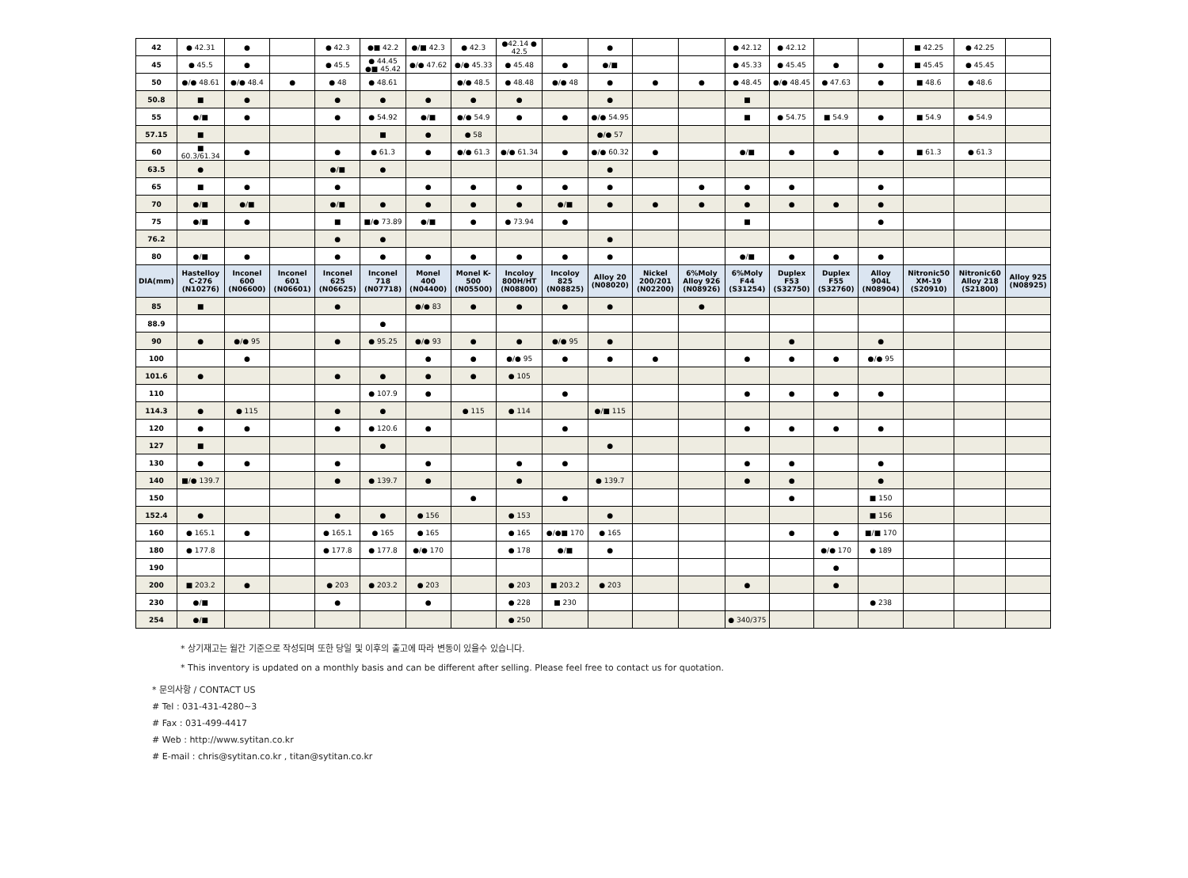| 42 | ● 42.31 | ● | | ● 42.3 | ●■ 42.2 | ●/■ 42.3 | ● 42.3 | ●42.14 ● 42.5 | | ● | | | ● 42.12 | ● 42.12 | | | ■ 42.25 | ● 42.25 | |
| 45 | ● 45.5 | ● | | ● 45.5 | ● 44.45 ●■ 45.42 | ●/● 47.62 | ●/● 45.33 | ● 45.48 | ● | ●/■ | | | ● 45.33 | ● 45.45 | ● | ● | ■ 45.45 | ● 45.45 | |
| 50 | ●/● 48.61 | ●/● 48.4 | ● | ● 48 | ● 48.61 | | ●/● 48.5 | ● 48.48 | ●/● 48 | ● | ● | ● | ● 48.45 | ●/● 48.45 | ● 47.63 | ● | ■ 48.6 | ● 48.6 | |
| 50.8 | ■ | ● | | ● | ● | ● | ● | ● | | ● | | | ■ | | | | | | |
| 55 | ●/■ | ● | | ● | ● 54.92 | ●/■ | ●/● 54.9 | ● | ● | ●/● 54.95 | | | ■ | ● 54.75 | ■ 54.9 | ● | ■ 54.9 | ● 54.9 | |
| 57.15 | ■ | | | | ■ | ● | ● 58 | | | ●/● 57 | | | | | | | | | |
| 60 | ■ 60.3/61.34 | ● | | ● | ● 61.3 | ● | ●/● 61.3 | ●/● 61.34 | ● | ●/● 60.32 | ● | | ●/■ | ● | ● | ● | ■ 61.3 | ● 61.3 | |
| 63.5 | ● | | | ●/■ | ● | | | | | ● | | | | | | | | | |
| 65 | ■ | ● | | ● | | ● | ● | ● | ● | ● | | ● | ● | ● | | ● | | | |
| 70 | ●/■ | ●/■ | | ●/■ | ● | ● | ● | ● | ●/■ | ● | ● | ● | ● | ● | ● | ● | | | |
| 75 | ●/■ | ● | | ■ | ■/● 73.89 | ●/■ | ● | ● 73.94 | ● | | | | ■ | | | ● | | | |
| 76.2 | | | | ● | ● | | | | | ● | | | | | | | | | |
| 80 | ●/■ | ● | | ● | ● | ● | ● | ● | ● | ● | | | ●/■ | ● | ● | ● | | | |
| DIA(mm) | Hastelloy C-276 (N10276) | Inconel 600 (N06600) | Inconel 601 (N06601) | Inconel 625 (N06625) | Inconel 718 (N07718) | Monel 400 (N04400) | Monel K-500 (N05500) | Incoloy 800H/HT (N08800) | Incoloy 825 (N08825) | Alloy 20 (N08020) | Nickel 200/201 (N02200) | 6%Moly Alloy 926 (N08926) | 6%Moly F44 (S31254) | Duplex F53 (S32750) | Duplex F55 (S32760) | Alloy 904L (N08904) | Nitronic50 XM-19 (S20910) | Nitronic60 Alloy 218 (S21800) | Alloy 925 (N08925) |
| 85 | ■ | | | ● | | ●/● 83 | ● | ● | ● | ● | | ● | | | | | | | |
| 88.9 | | | | | ● | | | | | | | | | | | | | | |
| 90 | ● | ●/● 95 | | ● | ● 95.25 | ●/● 93 | ● | ● | ●/● 95 | ● | | | | ● | | ● | | | |
| 100 | | ● | | | | ● | ● | ●/● 95 | ● | ● | ● | | ● | ● | ● | ●/● 95 | | | |
| 101.6 | ● | | | ● | ● | ● | ● | ● 105 | | | | | | | | | | | |
| 110 | | | | | ● 107.9 | ● | | | ● | | | | ● | ● | ● | ● | | | |
| 114.3 | ● | ● 115 | | ● | ● | | ● 115 | ● 114 | | ●/■ 115 | | | | | | | | | |
| 120 | ● | ● | | ● | ● 120.6 | ● | | | ● | | | | ● | ● | ● | ● | | | |
| 127 | ■ | | | | ● | | | | | ● | | | | | | | | | |
| 130 | ● | ● | | ● | | ● | | ● | ● | | | | ● | ● | | ● | | | |
| 140 | ■/● 139.7 | | | ● | ● 139.7 | ● | | ● | | ● 139.7 | | | ● | ● | | ● | | | |
| 150 | | | | | | | ● | | ● | | | | | ● | | ■ 150 | | | |
| 152.4 | ● | | | ● | ● | ● 156 | | ● 153 | | ● | | | | | | ■ 156 | | | |
| 160 | ● 165.1 | ● | | ● 165.1 | ● 165 | ● 165 | | ● 165 | ●/●■ 170 | ● 165 | | | | ● | ● | ■/■ 170 | | | |
| 180 | ● 177.8 | | | ● 177.8 | ● 177.8 | ●/● 170 | | ● 178 | ●/■ | ● | | | | | ●/● 170 | ● 189 | | | |
| 190 | | | | | | | | | | | | | | | ● | | | | |
| 200 | ■ 203.2 | ● | | ● 203 | ● 203.2 | ● 203 | | ● 203 | ■ 203.2 | ● 203 | | | ● | | ● | | | | |
| 230 | ●/■ | | | ● | | ● | | ● 228 | ■ 230 | | | | | | | ● 238 | | | |
| 254 | ●/■ | | | | | | | ● 250 | | | | | ● 340/375 | | | | | | |
* 상기재고는 월간 기준으로 작성되며 또한 당일 및 이후의 출고에 따라 변동이 있을수 있습니다.
* This inventory is updated on a monthly basis and can be different after selling. Please feel free to contact us for quotation.
* 문의사항 / CONTACT US
# Tel : 031-431-4280~3
# Fax : 031-499-4417
# Web : http://www.sytitan.co.kr
# E-mail : chris@sytitan.co.kr , titan@sytitan.co.kr